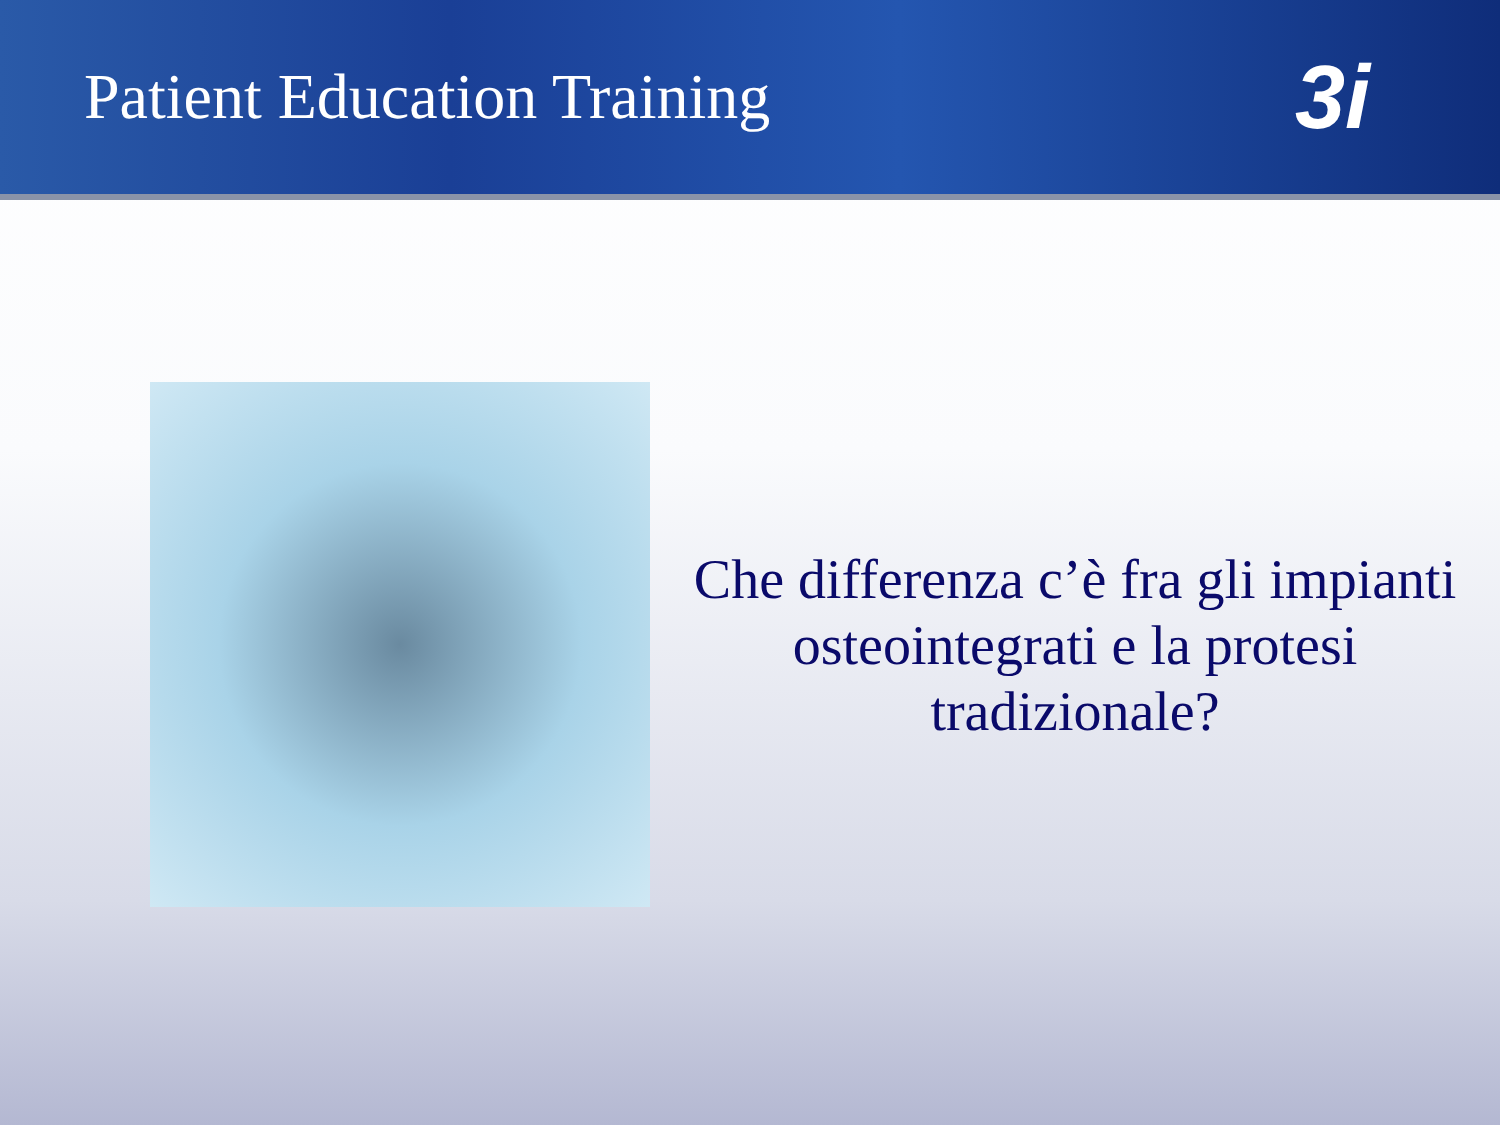Patient Education Training
3i
Che differenza c’è fra gli impianti osteointegrati e la protesi tradizionale?